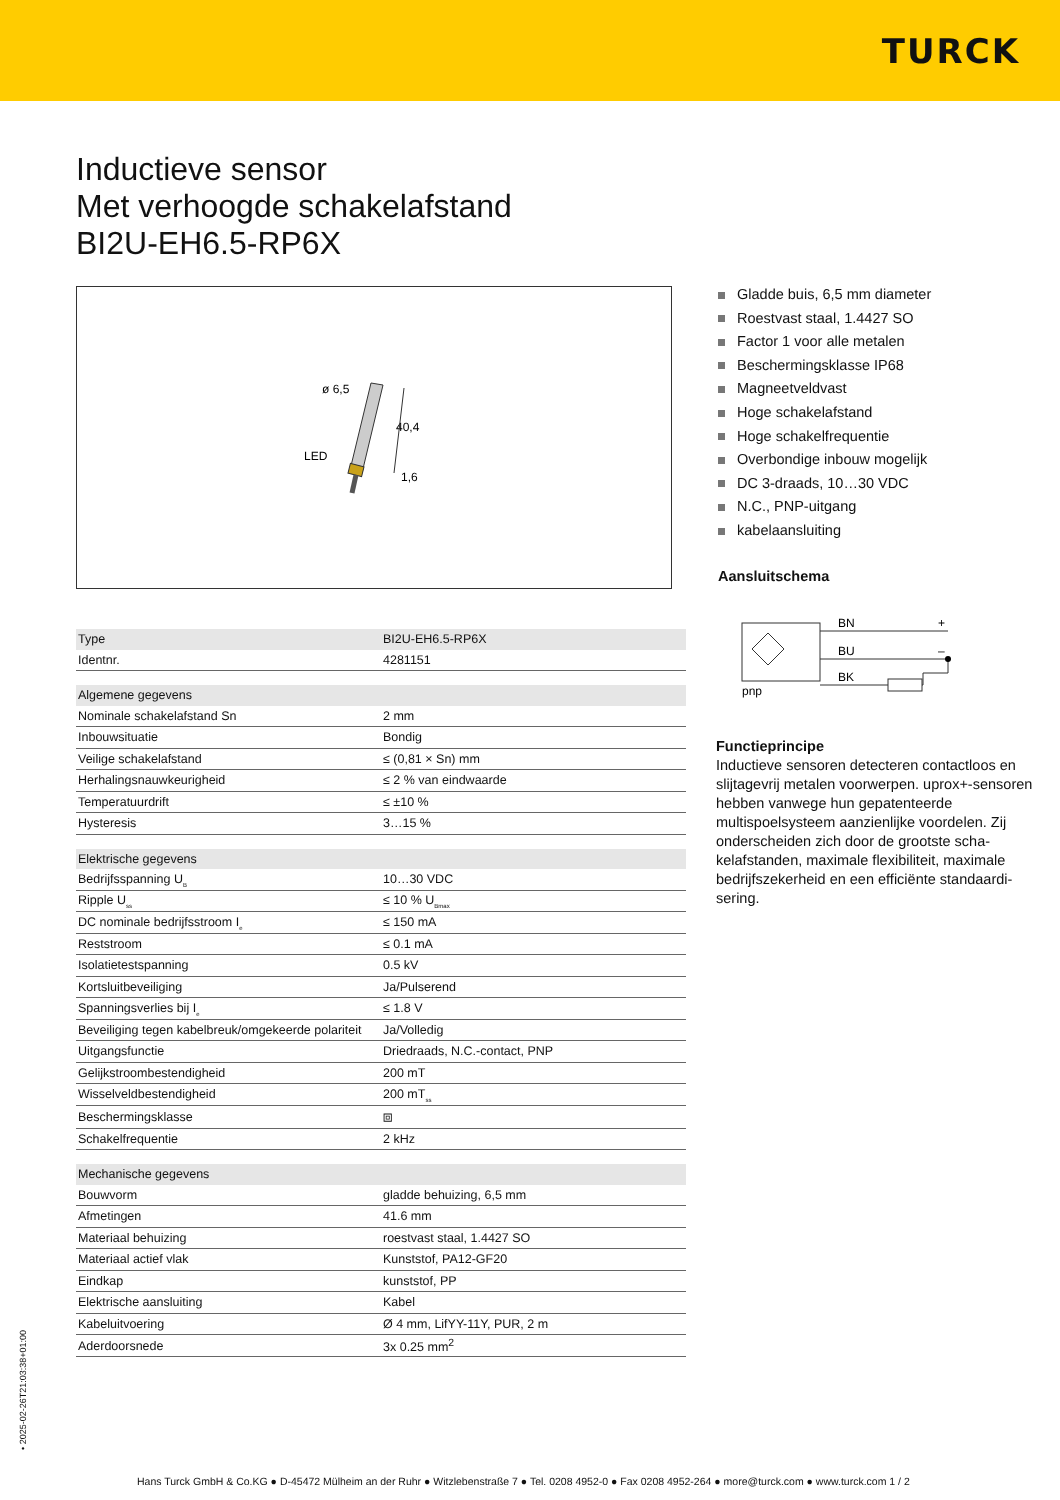TURCK
Inductieve sensor
Met verhoogde schakelafstand
BI2U-EH6.5-RP6X
ø 6,5
LED
40,4
1,6
Gladde buis, 6,5 mm diameter
Roestvast staal, 1.4427 SO
Factor 1 voor alle metalen
Beschermingsklasse IP68
Magneetveldvast
Hoge schakelafstand
Hoge schakelfrequentie
Overbondige inbouw mogelijk
DC 3-draads, 10…30 VDC
N.C., PNP-uitgang
kabelaansluiting
Aansluitschema
| Type | BI2U-EH6.5-RP6X |
| Identnr. | 4281151 |
| Algemene gegevens | |
| Nominale schakelafstand Sn | 2 mm |
| Inbouwsituatie | Bondig |
| Veilige schakelafstand | ≤ (0,81 × Sn) mm |
| Herhalingsnauwkeurigheid | ≤ 2 % van eindwaarde |
| Temperatuurdrift | ≤ ±10 % |
| Hysteresis | 3…15 % |
| Elektrische gegevens | |
| Bedrijfsspanning U<sub>B</sub> | 10…30 VDC |
| Ripple U<sub>ss</sub> | ≤ 10 % U<sub>Bmax</sub> |
| DC nominale bedrijfsstroom I<sub>e</sub> | ≤ 150 mA |
| Reststroom | ≤ 0.1 mA |
| Isolatietestspanning | 0.5 kV |
| Kortsluitbeveiliging | Ja/Pulserend |
| Spanningsverlies bij I<sub>e</sub> | ≤ 1.8 V |
| Beveiliging tegen kabelbreuk/omgekeerde polariteit | Ja/Volledig |
| Uitgangsfunctie | Driedraads, N.C.-contact, PNP |
| Gelijkstroombestendigheid | 200 mT |
| Wisselveldbestendigheid | 200 mT<sub>ss</sub> |
| Beschermingsklasse | ⧈ |
| Schakelfrequentie | 2 kHz |
| Mechanische gegevens | |
| Bouwvorm | gladde behuizing, 6,5 mm |
| Afmetingen | 41.6 mm |
| Materiaal behuizing | roestvast staal, 1.4427 SO |
| Materiaal actief vlak | Kunststof, PA12-GF20 |
| Eindkap | kunststof, PP |
| Elektrische aansluiting | Kabel |
| Kabeluitvoering | Ø 4 mm, LifYY-11Y, PUR, 2 m |
| Aderdoorsnede | 3x 0.25 mm<sup>2</sup> |
BN
BU
BK
+
–
pnp
Functieprincipe
Inductieve sensoren detecteren contactloos en slijtagevrij metalen voorwerpen. uprox+-sensoren hebben vanwege hun gepatenteer­de multispoelsysteem aanzienlijke voordelen. Zij onderscheiden zich door de grootste scha­kelafstanden, maximale flexibiliteit, maximale bedrijfszekerheid en een efficiënte standaardi­sering.
• 2025-02-26T21:03:38+01:00
Hans Turck GmbH & Co.KG ● D-45472 Mülheim an der Ruhr ● Witzlebenstraße 7 ● Tel. 0208 4952-0 ● Fax 0208 4952-264 ● more@turck.com ● www.turck.com 1 / 2